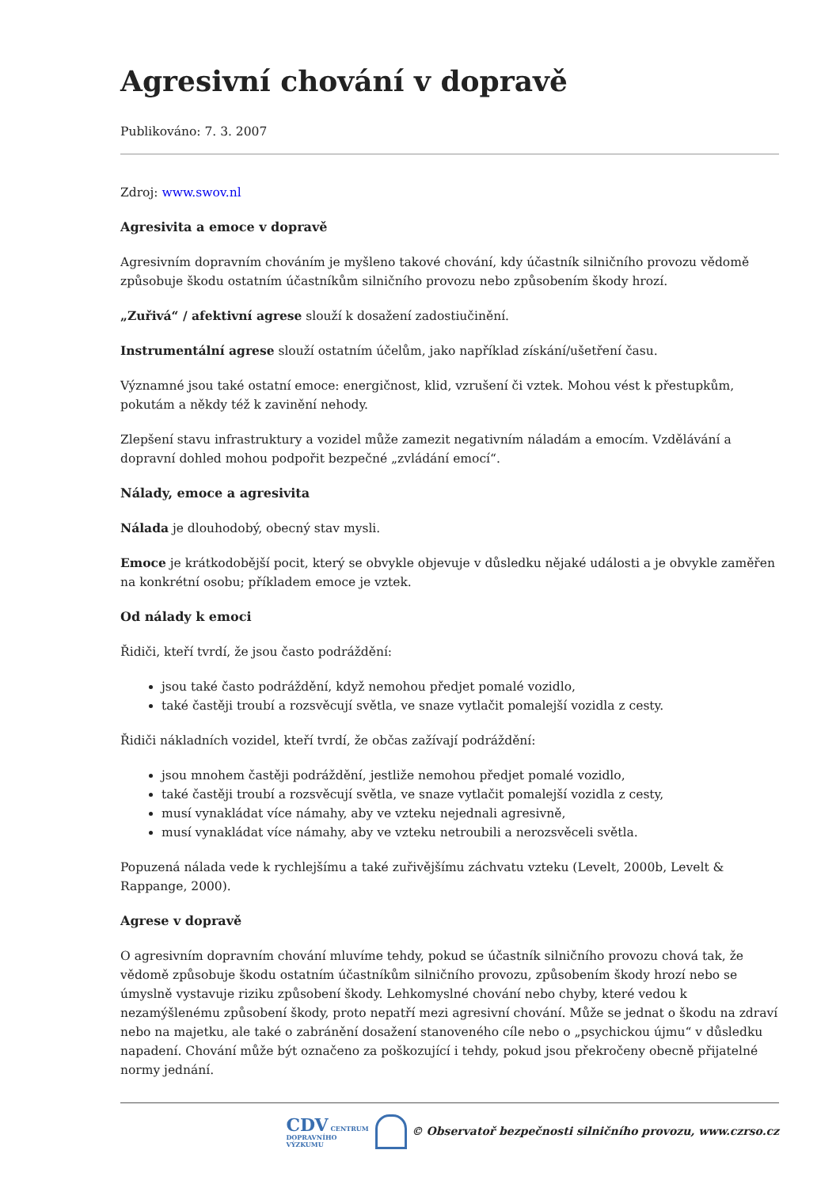Agresivní chování v dopravě
Publikováno: 7. 3. 2007
Zdroj: www.swov.nl
Agresivita a emoce v dopravě
Agresivním dopravním chováním je myšleno takové chování, kdy účastník silničního provozu vědomě způsobuje škodu ostatním účastníkům silničního provozu nebo způsobením škody hrozí.
„Zuřivá“ / afektivní agrese slouží k dosažení zadostiučinění.
Instrumentální agrese slouží ostatním účelům, jako například získání/ušetření času.
Významné jsou také ostatní emoce: energičnost, klid, vzrušení či vztek. Mohou vést k přestupkům, pokutám a někdy též k zavinění nehody.
Zlepšení stavu infrastruktury a vozidel může zamezit negativním náladám a emocím. Vzdělávání a dopravní dohled mohou podpořit bezpečné „zvládání emocí“.
Nálady, emoce a agresivita
Nálada je dlouhodobý, obecný stav mysli.
Emoce je krátkodobější pocit, který se obvykle objevuje v důsledku nějaké události a je obvykle zaměřen na konkrétní osobu; příkladem emoce je vztek.
Od nálady k emoci
Řidiči, kteří tvrdí, že jsou často podráždění:
jsou také často podráždění, když nemohou předjet pomalé vozidlo,
také častěji troubí a rozsvěcují světla, ve snaze vytlačit pomalejší vozidla z cesty.
Řidiči nákladních vozidel, kteří tvrdí, že občas zažívají podráždění:
jsou mnohem častěji podráždění, jestliže nemohou předjet pomalé vozidlo,
také častěji troubí a rozsvěcují světla, ve snaze vytlačit pomalejší vozidla z cesty,
musí vynakládat více námahy, aby ve vzteku nejednali agresivně,
musí vynakládat více námahy, aby ve vzteku netroubili a nerozsvěceli světla.
Popuzená nálada vede k rychlejšímu a také zuřivějšímu záchvatu vzteku (Levelt, 2000b, Levelt & Rappange, 2000).
Agrese v dopravě
O agresivním dopravním chování mluvíme tehdy, pokud se účastník silničního provozu chová tak, že vědomě způsobuje škodu ostatním účastníkům silničního provozu, způsobením škody hrozí nebo se úmyslně vystavuje riziku způsobení škody. Lehkomyslné chování nebo chyby, které vedou k nezamýšlenému způsobení škody, proto nepatří mezi agresivní chování. Může se jednat o škodu na zdraví nebo na majetku, ale také o zabránění dosažení stanoveného cíle nebo o „psychickou újmu“ v důsledku napadení. Chování může být označeno za poškozující i tehdy, pokud jsou překročeny obecně přijatelné normy jednání.
CDV CENTRUM
DOPRAVNÍHO
VÝZKUMU © Observatoř bezpečnosti silničního provozu, www.czrso.cz